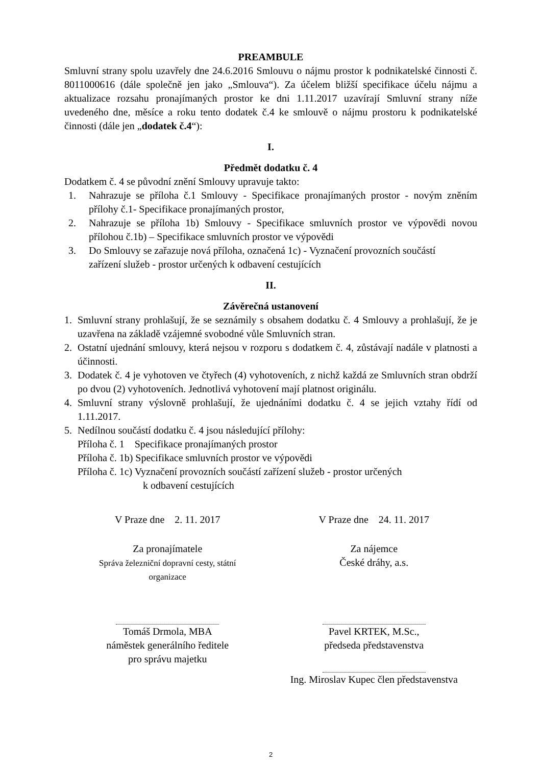PREAMBULE
Smluvní strany spolu uzavřely dne 24.6.2016 Smlouvu o nájmu prostor k podnikatelské činnosti č. 8011000616 (dále společně jen jako „Smlouva“). Za účelem bližší specifikace účelu nájmu a aktualizace rozsahu pronajímaných prostor ke dni 1.11.2017 uzavírají Smluvní strany níže uvedeného dne, měsíce a roku tento dodatek č.4 ke smlouvě o nájmu prostoru k podnikatelské činnosti (dále jen „dodatek č.4“):
I.
Předmět dodatku č. 4
Dodatkem č. 4 se původní znění Smlouvy upravuje takto:
1. Nahrazuje se příloha č.1 Smlouvy - Specifikace pronajímaných prostor - novým zněním přílohy č.1- Specifikace pronajímaných prostor,
2. Nahrazuje se příloha 1b) Smlouvy - Specifikace smluvních prostor ve výpovědi novou přílohou č.1b) – Specifikace smluvních prostor ve výpovědi
3. Do Smlouvy se zařazuje nová příloha, označená 1c) - Vyznačení provozních součástí
zařízení služeb - prostor určených k odbavení cestujících
II.
Závěrečná ustanovení
1. Smluvní strany prohlašují, že se seznámily s obsahem dodatku č. 4 Smlouvy a prohlašují, že je uzavřena na základě vzájemné svobodné vůle Smluvních stran.
2. Ostatní ujednání smlouvy, která nejsou v rozporu s dodatkem č. 4, zůstávají nadále v platnosti a účinnosti.
3. Dodatek č. 4 je vyhotoven ve čtyřech (4) vyhotoveních, z nichž každá ze Smluvních stran obdrží po dvou (2) vyhotoveních. Jednotlivá vyhotovení mají platnost originálu.
4. Smluvní strany výslovně prohlašují, že ujednáními dodatku č. 4 se jejich vztahy řídí od 1.11.2017.
5. Nedílnou součástí dodatku č. 4 jsou následující přílohy:
Příloha č. 1 Specifikace pronajímaných prostor
Příloha č. 1b) Specifikace smluvních prostor ve výpovědi
Příloha č. 1c) Vyznačení provozních součástí zařízení služeb - prostor určených
k odbavení cestujících
V Praze dne 2. 11. 2017 V Praze dne 24. 11. 2017
Za pronajímatele
Správa železniční dopravní cesty, státní
organizace
Za nájemce
České dráhy, a.s.
Tomáš Drmola, MBA
náměstek generálního ředitele
pro správu majetku
Pavel KRTEK, M.Sc.,
předseda představenstva
Ing. Miroslav Kupec člen představenstva
2